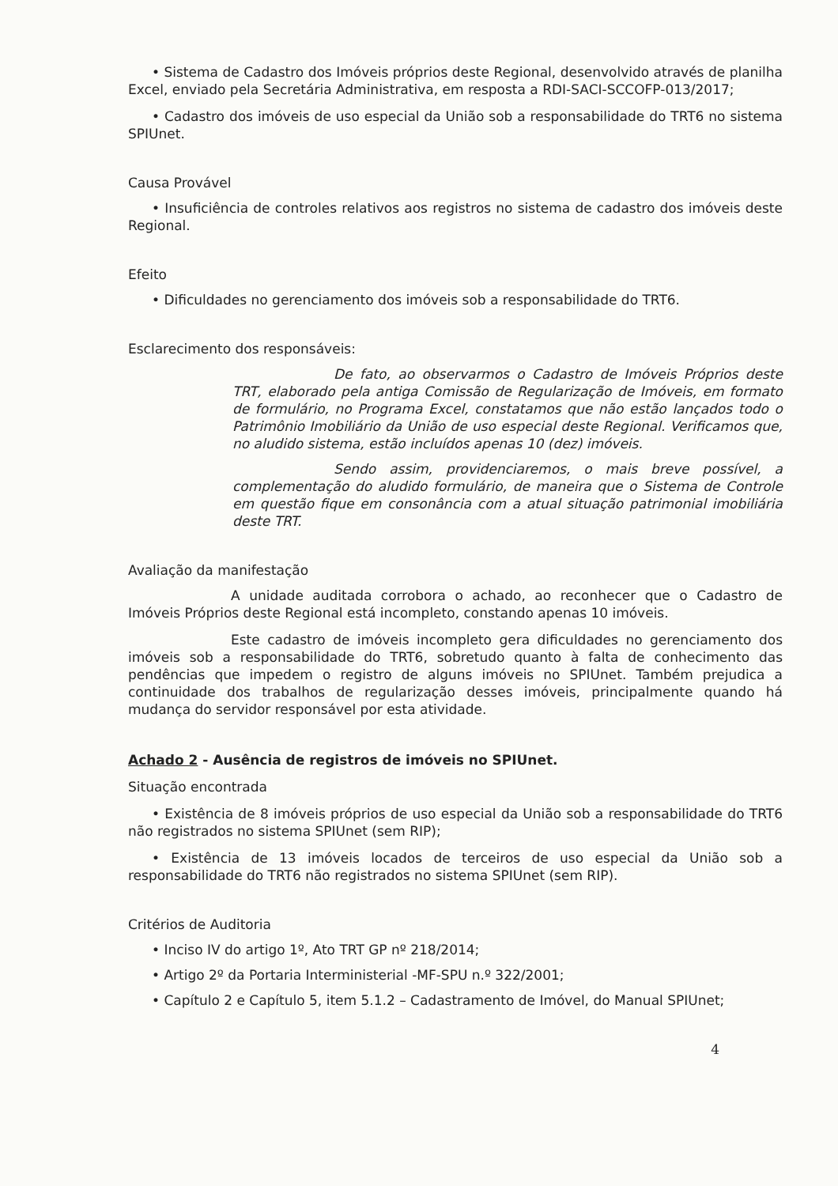• Sistema de Cadastro dos Imóveis próprios deste Regional, desenvolvido através de planilha Excel, enviado pela Secretária Administrativa, em resposta a RDI-SACI-SCCOFP-013/2017;
• Cadastro dos imóveis de uso especial da União sob a responsabilidade do TRT6 no sistema SPIUnet.
Causa Provável
• Insuficiência de controles relativos aos registros no sistema de cadastro dos imóveis deste Regional.
Efeito
• Dificuldades no gerenciamento dos imóveis sob a responsabilidade do TRT6.
Esclarecimento dos responsáveis:
De fato, ao observarmos o Cadastro de Imóveis Próprios deste TRT, elaborado pela antiga Comissão de Regularização de Imóveis, em formato de formulário, no Programa Excel, constatamos que não estão lançados todo o Patrimônio Imobiliário da União de uso especial deste Regional. Verificamos que, no aludido sistema, estão incluídos apenas 10 (dez) imóveis.
Sendo assim, providenciaremos, o mais breve possível, a complementação do aludido formulário, de maneira que o Sistema de Controle em questão fique em consonância com a atual situação patrimonial imobiliária deste TRT.
Avaliação da manifestação
A unidade auditada corrobora o achado, ao reconhecer que o Cadastro de Imóveis Próprios deste Regional está incompleto, constando apenas 10 imóveis.
Este cadastro de imóveis incompleto gera dificuldades no gerenciamento dos imóveis sob a responsabilidade do TRT6, sobretudo quanto à falta de conhecimento das pendências que impedem o registro de alguns imóveis no SPIUnet. Também prejudica a continuidade dos trabalhos de regularização desses imóveis, principalmente quando há mudança do servidor responsável por esta atividade.
Achado 2 - Ausência de registros de imóveis no SPIUnet.
Situação encontrada
• Existência de 8 imóveis próprios de uso especial da União sob a responsabilidade do TRT6 não registrados no sistema SPIUnet (sem RIP);
• Existência de 13 imóveis locados de terceiros de uso especial da União sob a responsabilidade do TRT6 não registrados no sistema SPIUnet (sem RIP).
Critérios de Auditoria
• Inciso IV do artigo 1º, Ato TRT GP nº 218/2014;
• Artigo 2º da Portaria Interministerial -MF-SPU n.º 322/2001;
• Capítulo 2 e Capítulo 5, item 5.1.2 – Cadastramento de Imóvel, do Manual SPIUnet;
4